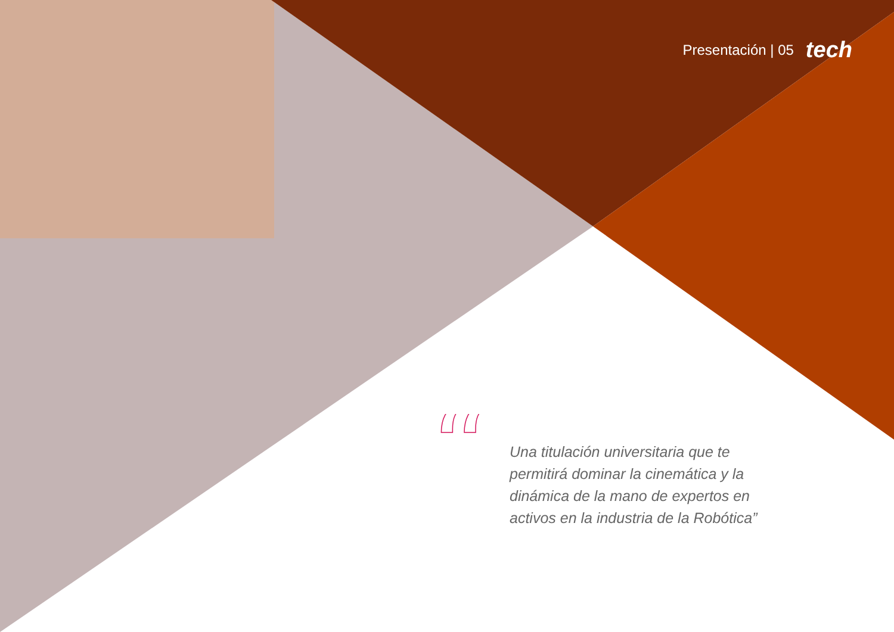Presentación | 05 tech
“
Una titulación universitaria que te permitirá dominar la cinemática y la dinámica de la mano de expertos en activos en la industria de la Robótica”